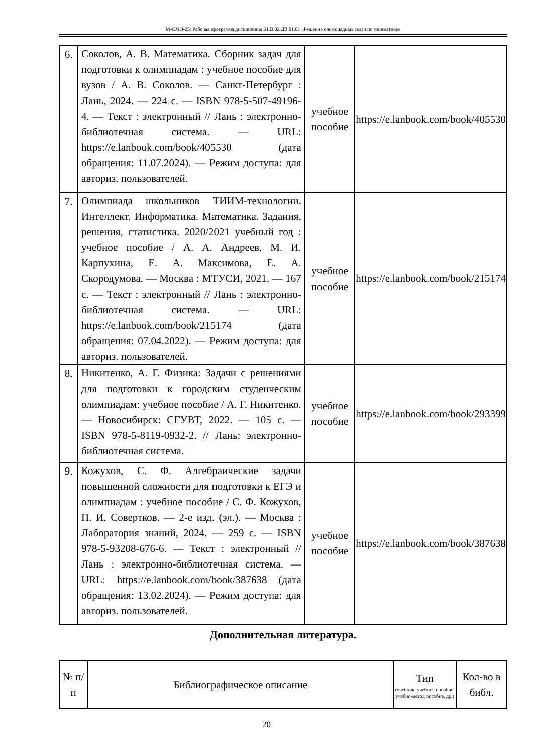М-СМО-25: Рабочая программа дисциплины Б1.В.02.ДВ.01.01 «Решение олимпиадных задач по математике»
| 6. | Соколов, А. В. Математика. Сборник задач для подготовки к олимпиадам : учебное пособие для вузов / А. В. Соколов. — Санкт-Петербург : Лань, 2024. — 224 с. — ISBN 978-5-507-49196-4. — Текст : электронный // Лань : электронно-библиотечная система. — URL: https://e.lanbook.com/book/405530 (дата обращения: 11.07.2024). — Режим доступа: для авториз. пользователей. | учебное пособие | https://e.lanbook.com/book/405530 |
| 7. | Олимпиада школьников ТИИМ-технологии. Интеллект. Информатика. Математика. Задания, решения, статистика. 2020/2021 учебный год : учебное пособие / А. А. Андреев, М. И. Карпухина, Е. А. Максимова, Е. А. Скородумова. — Москва : МТУСИ, 2021. — 167 с. — Текст : электронный // Лань : электронно-библиотечная система. — URL: https://e.lanbook.com/book/215174 (дата обращения: 07.04.2022). — Режим доступа: для авториз. пользователей. | учебное пособие | https://e.lanbook.com/book/215174 |
| 8. | Никитенко, А. Г. Физика: Задачи с решениями для подготовки к городским студенческим олимпиадам: учебное пособие / А. Г. Никитенко. — Новосибирск: СГУВТ, 2022. — 105 с. — ISBN 978-5-8119-0932-2. // Лань: электронно-библиотечная система. | учебное пособие | https://e.lanbook.com/book/293399 |
| 9. | Кожухов, С. Ф. Алгебраические задачи повышенной сложности для подготовки к ЕГЭ и олимпиадам : учебное пособие / С. Ф. Кожухов, П. И. Совертков. — 2-е изд. (эл.). — Москва : Лаборатория знаний, 2024. — 259 с. — ISBN 978-5-93208-676-6. — Текст : электронный // Лань : электронно-библиотечная система. — URL: https://e.lanbook.com/book/387638 (дата обращения: 13.02.2024). — Режим доступа: для авториз. пользователей. | учебное пособие | https://e.lanbook.com/book/387638 |
Дополнительная литература.
| № п/п | Библиографическое описание | Тип (учебник, учебное пособие, учебно-метод пособие, др.) | Кол-во в библ. |
20